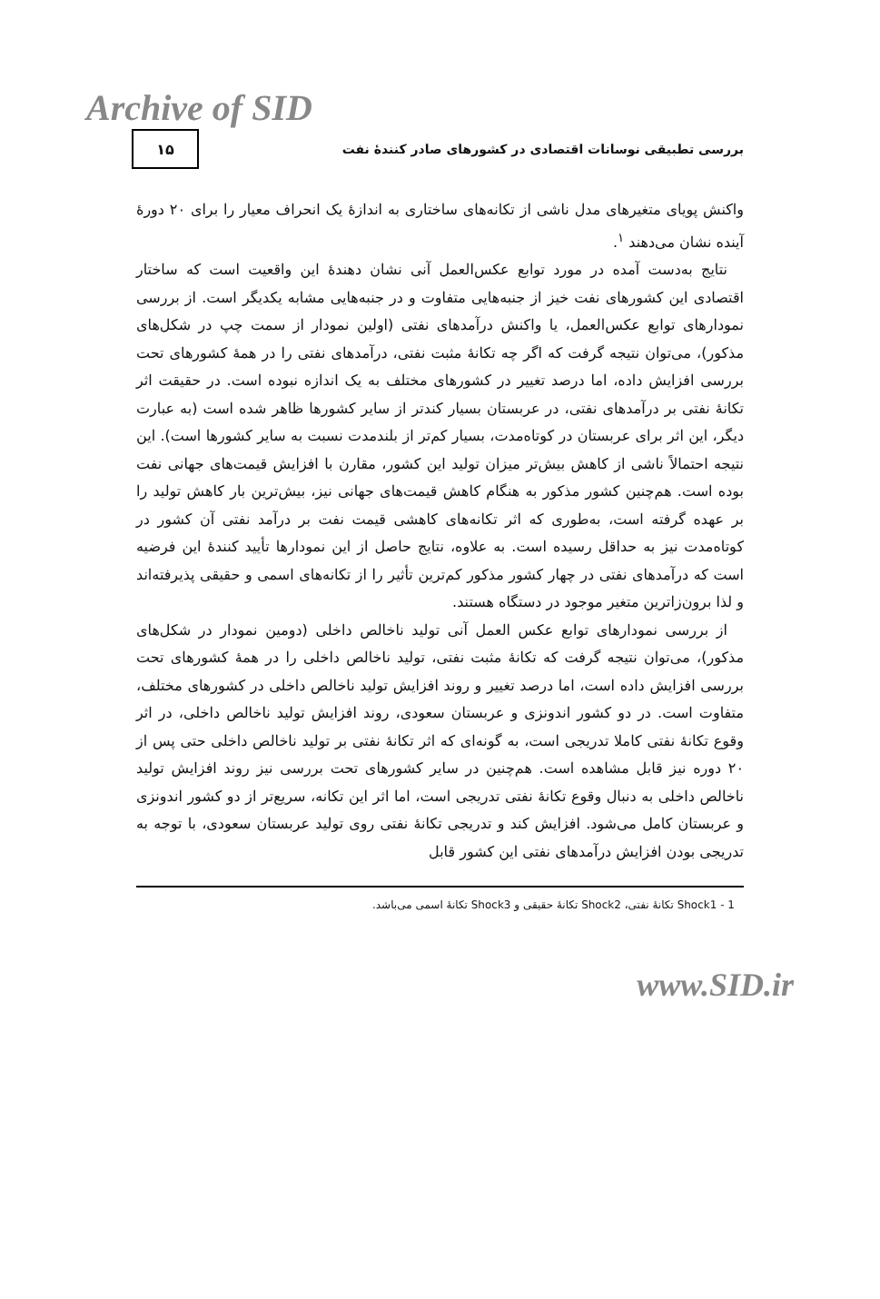Archive of SID
بررسی تطبیقی نوسانات اقتصادی در کشورهای صادر کنندهٔ نفت
۱۵
واکنش پویای متغیرهای مدل ناشی از تکانه‌های ساختاری به اندازهٔ یک انحراف معیار را برای ۲۰ دورهٔ آینده نشان می‌دهند <sup>۱</sup>.
نتایج به‌دست آمده در مورد توابع عکس‌العمل آنی نشان دهندهٔ این واقعیت است که ساختار اقتصادی این کشورهای نفت خیز از جنبه‌هایی متفاوت و در جنبه‌هایی مشابه یکدیگر است. از بررسی نمودارهای توابع عکس‌العمل، یا واکنش درآمدهای نفتی (اولین نمودار از سمت چپ در شکل‌های مذکور)، می‌توان نتیجه گرفت که اگر چه تکانهٔ مثبت نفتی، درآمدهای نفتی را در همهٔ کشورهای تحت بررسی افزایش داده، اما درصد تغییر در کشورهای مختلف به یک اندازه نبوده است. در حقیقت اثر تکانهٔ نفتی بر درآمدهای نفتی، در عربستان بسیار کندتر از سایر کشورها ظاهر شده است (به عبارت دیگر، این اثر برای عربستان در کوتاه‌مدت، بسیار کم‌تر از بلندمدت نسبت به سایر کشورها است). این نتیجه احتمالاً ناشی از کاهش بیش‌تر میزان تولید این کشور، مقارن با افزایش قیمت‌های جهانی نفت بوده است. هم‌چنین کشور مذکور به هنگام کاهش قیمت‌های جهانی نیز، بیش‌ترین بار کاهش تولید را بر عهده گرفته است، به‌طوری که اثر تکانه‌های کاهشی قیمت نفت بر درآمد نفتی آن کشور در کوتاه‌مدت نیز به حداقل رسیده است. به علاوه، نتایج حاصل از این نمودارها تأیید کنندهٔ این فرضیه است که درآمدهای نفتی در چهار کشور مذکور کم‌ترین تأثیر را از تکانه‌های اسمی و حقیقی پذیرفته‌اند و لذا برون‌زاترین متغیر موجود در دستگاه هستند.
از بررسی نمودارهای توابع عکس العمل آنی تولید ناخالص داخلی (دومین نمودار در شکل‌های مذکور)، می‌توان نتیجه گرفت که تکانهٔ مثبت نفتی، تولید ناخالص داخلی را در همهٔ کشورهای تحت بررسی افزایش داده است، اما درصد تغییر و روند افزایش تولید ناخالص داخلی در کشورهای مختلف، متفاوت است. در دو کشور اندونزی و عربستان سعودی، روند افزایش تولید ناخالص داخلی، در اثر وقوع تکانهٔ نفتی کاملا تدریجی است، به گونه‌ای که اثر تکانهٔ نفتی بر تولید ناخالص داخلی حتی پس از ۲۰ دوره نیز قابل مشاهده است. هم‌چنین در سایر کشورهای تحت بررسی نیز روند افزایش تولید ناخالص داخلی به دنبال وقوع تکانهٔ نفتی تدریجی است، اما اثر این تکانه، سریع‌تر از دو کشور اندونزی و عربستان کامل می‌شود. افزایش کند و تدریجی تکانهٔ نفتی روی تولید عربستان سعودی، با توجه به تدریجی بودن افزایش درآمدهای نفتی این کشور قابل
1 - Shock1 تکانهٔ نفتی، Shock2 تکانهٔ حقیقی و Shock3 تکانهٔ اسمی می‌باشد.
www.SID.ir